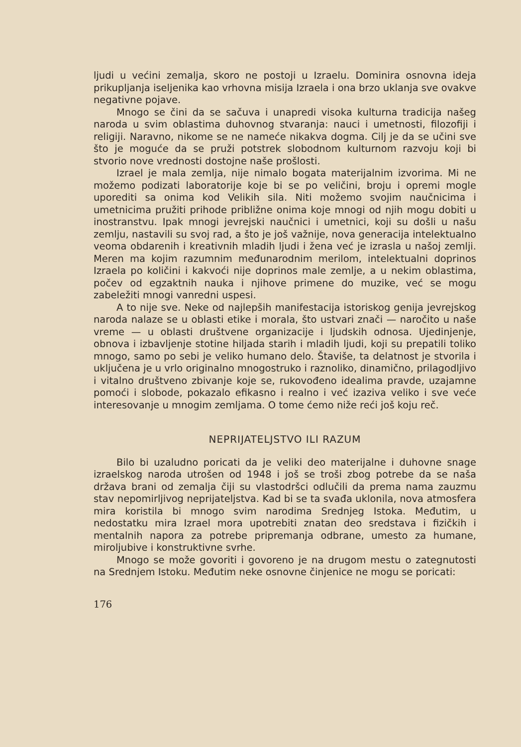ljudi u većini zemalja, skoro ne postoji u Izraelu. Dominira osnovna ideja prikupljanja iseljenika kao vrhovna misija Izraela i ona brzo uklanja sve ovakve negativne pojave.
Mnogo se čini da se sačuva i unapredi visoka kulturna tradicija našeg naroda u svim oblastima duhovnog stvaranja: nauci i umetnosti, filozofiji i religiji. Naravno, nikome se ne nameće nikakva dogma. Cilj je da se učini sve što je moguće da se pruži potstrek slobodnom kulturnom razvoju koji bi stvorio nove vrednosti dostojne naše prošlosti.
Izrael je mala zemlja, nije nimalo bogata materijalnim izvorima. Mi ne možemo podizati laboratorije koje bi se po veličini, broju i opremi mogle uporediti sa onima kod Velikih sila. Niti možemo svojim naučnicima i umetnicima pružiti prihode približne onima koje mnogi od njih mogu dobiti u inostranstvu. Ipak mnogi jevrejski naučnici i umetnici, koji su došli u našu zemlju, nastavili su svoj rad, a što je još važnije, nova generacija intelektualno veoma obdarenih i kreativnih mladih ljudi i žena već je izrasla u našoj zemlji. Meren ma kojim razumnim međunarodnim merilom, intelektualni doprinos Izraela po količini i kakvoći nije doprinos male zemlje, a u nekim oblastima, počev od egzaktnih nauka i njihove primene do muzike, već se mogu zabeležiti mnogi vanredni uspesi.
A to nije sve. Neke od najlepših manifestacija istoriskog genija jevrejskog naroda nalaze se u oblasti etike i morala, što ustvari znači — naročito u naše vreme — u oblasti društvene organizacije i ljudskih odnosa. Ujedinjenje, obnova i izbavljenje stotine hiljada starih i mladih ljudi, koji su prepatili toliko mnogo, samo po sebi je veliko humano delo. Štaviše, ta delatnost je stvorila i uključena je u vrlo originalno mnogostruko i raznoliko, dinamično, prilagodljivo i vitalno društveno zbivanje koje se, rukovođeno idealima pravde, uzajamne pomoći i slobode, pokazalo efikasno i realno i već izaziva veliko i sve veće interesovanje u mnogim zemljama. O tome ćemo niže reći još koju reč.
NEPRIJATELJSTVO ILI RAZUM
Bilo bi uzaludno poricati da je veliki deo materijalne i duhovne snage izraelskog naroda utrošen od 1948 i još se troši zbog potrebe da se naša država brani od zemalja čiji su vlastodršci odlučili da prema nama zauzmu stav nepomirljivog neprijateljstva. Kad bi se ta svađa uklonila, nova atmosfera mira koristila bi mnogo svim narodima Srednjeg Istoka. Međutim, u nedostatku mira Izrael mora upotrebiti znatan deo sredstava i fizičkih i mentalnih napora za potrebe pripremanja odbrane, umesto za humane, miroljubive i konstruktivne svrhe.
Mnogo se može govoriti i govoreno je na drugom mestu o zategnutosti na Srednjem Istoku. Međutim neke osnovne činjenice ne mogu se poricati:
176